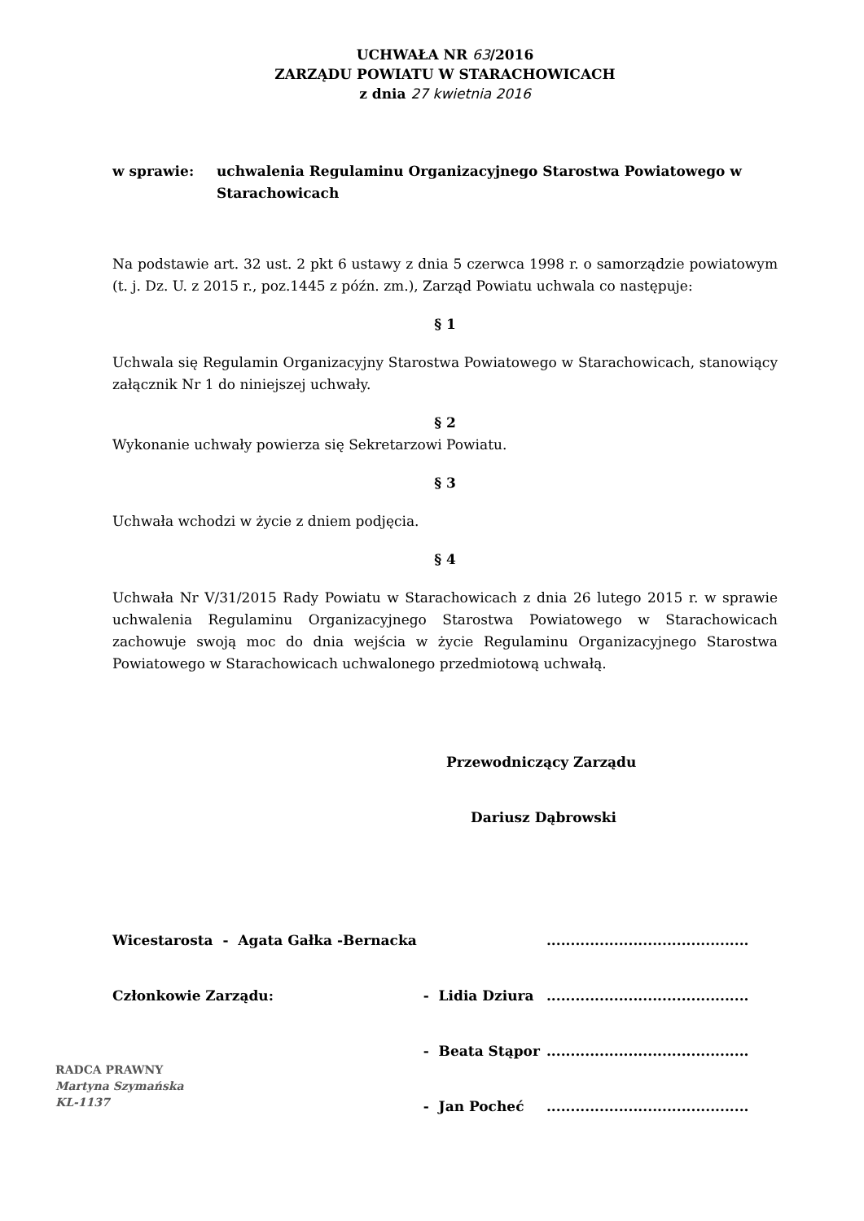UCHWAŁA NR 63/2016
ZARZĄDU POWIATU W STARACHOWICACH
z dnia 27 kwietnia 2016
w sprawie: uchwalenia Regulaminu Organizacyjnego Starostwa Powiatowego w Starachowicach
Na podstawie art. 32 ust. 2 pkt 6 ustawy z dnia 5 czerwca 1998 r. o samorządzie powiatowym (t. j. Dz. U. z 2015 r., poz.1445 z późn. zm.), Zarząd Powiatu uchwala co następuje:
§ 1
Uchwala się Regulamin Organizacyjny Starostwa Powiatowego w Starachowicach, stanowiący załącznik Nr 1 do niniejszej uchwały.
§ 2
Wykonanie uchwały powierza się Sekretarzowi Powiatu.
§ 3
Uchwała wchodzi w życie z dniem podjęcia.
§ 4
Uchwała Nr V/31/2015 Rady Powiatu w Starachowicach z dnia 26 lutego 2015 r. w sprawie uchwalenia Regulaminu Organizacyjnego Starostwa Powiatowego w Starachowicach zachowuje swoją moc do dnia wejścia w życie Regulaminu Organizacyjnego Starostwa Powiatowego w Starachowicach uchwalonego przedmiotową uchwałą.
Przewodniczący Zarządu
Dariusz Dąbrowski
| Wicestarosta - Agata Gałka -Bernacka | | .......................................... |
| Członkowie Zarządu: | - Lidia Dziura | .......................................... |
| | - Beata Stąpor | .......................................... |
| RADCA PRAWNY Martyna Szymańska KL-1137 | - Jan Pocheć | .......................................... |